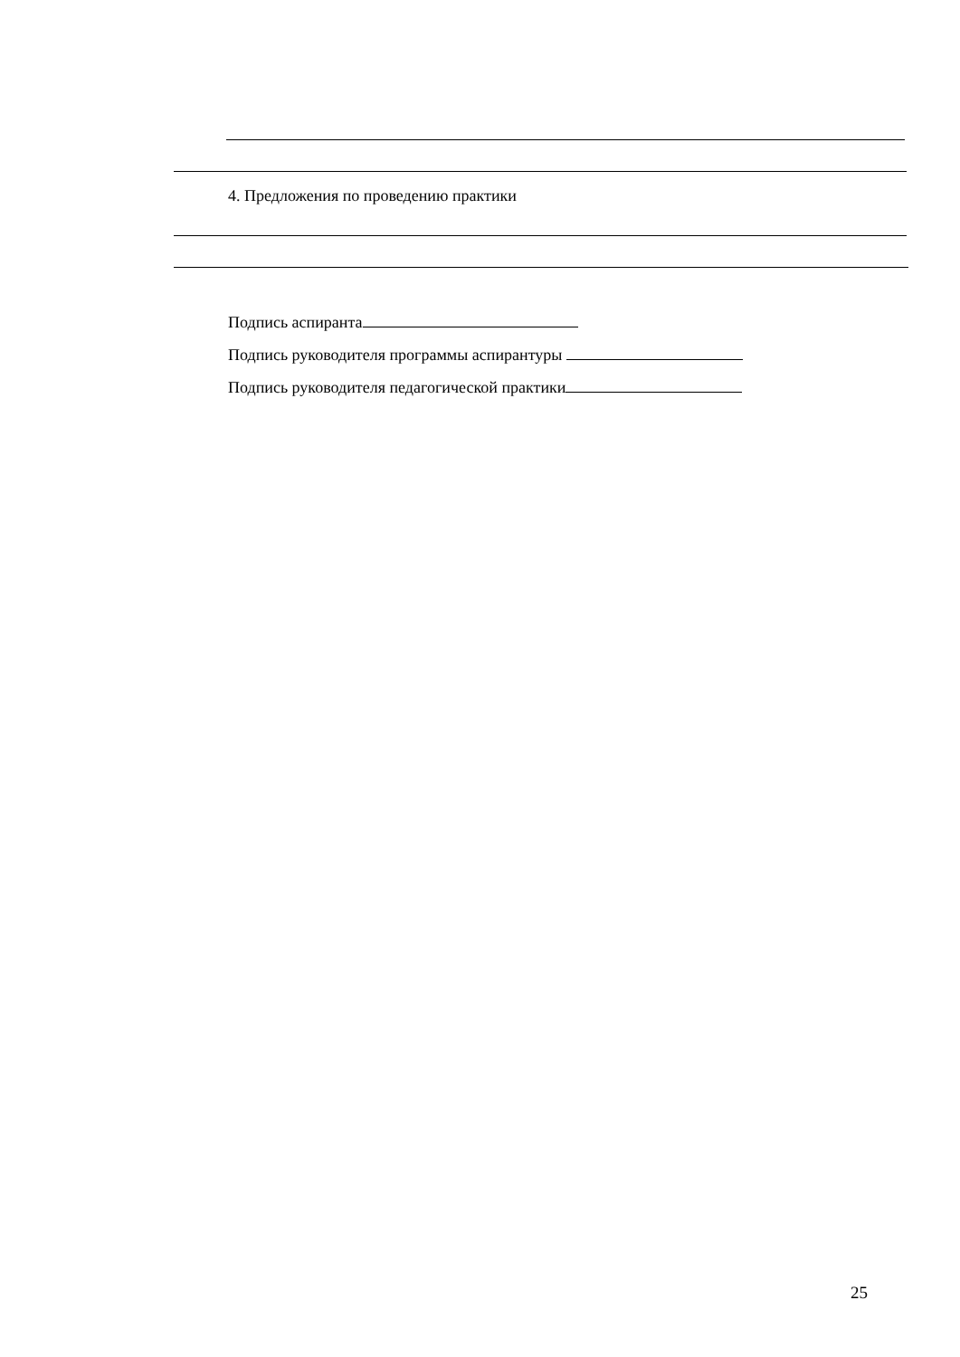4. Предложения по проведению практики
Подпись аспиранта
Подпись руководителя программы аспирантуры
Подпись руководителя педагогической практики
25